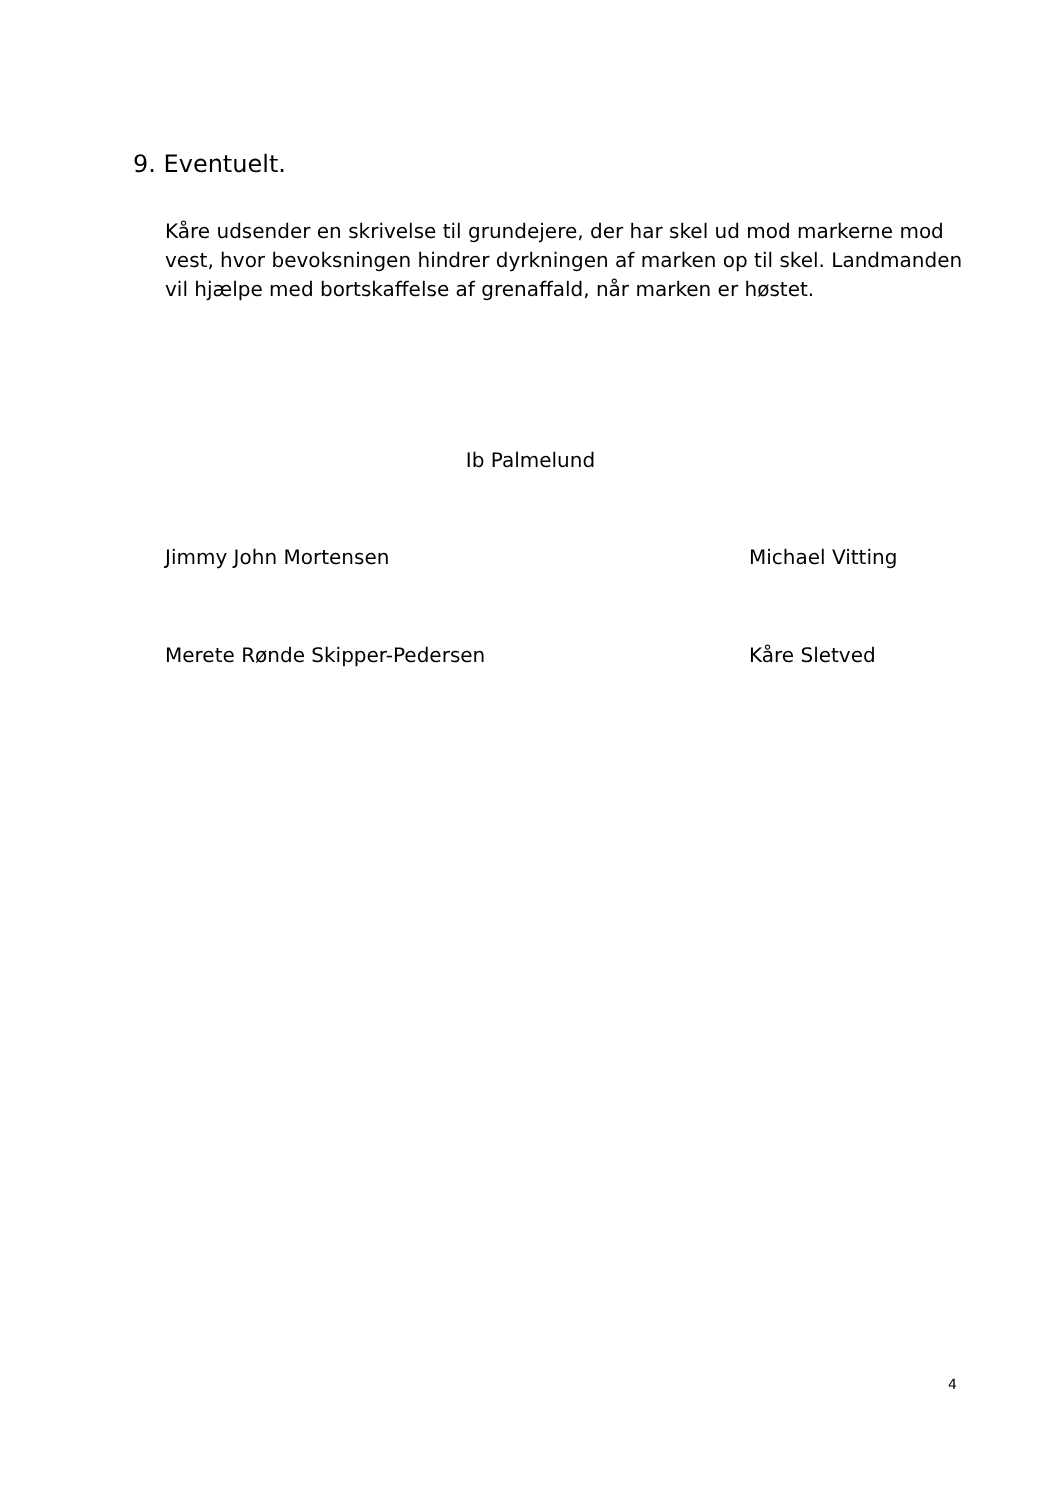9. Eventuelt.
Kåre udsender en skrivelse til grundejere, der har skel ud mod markerne mod vest, hvor bevoksningen hindrer dyrkningen af marken op til skel. Landmanden vil hjælpe med bortskaffelse af grenaffald, når marken er høstet.
Ib Palmelund
Jimmy John Mortensen Michael Vitting
Merete Rønde Skipper-Pedersen Kåre Sletved
4